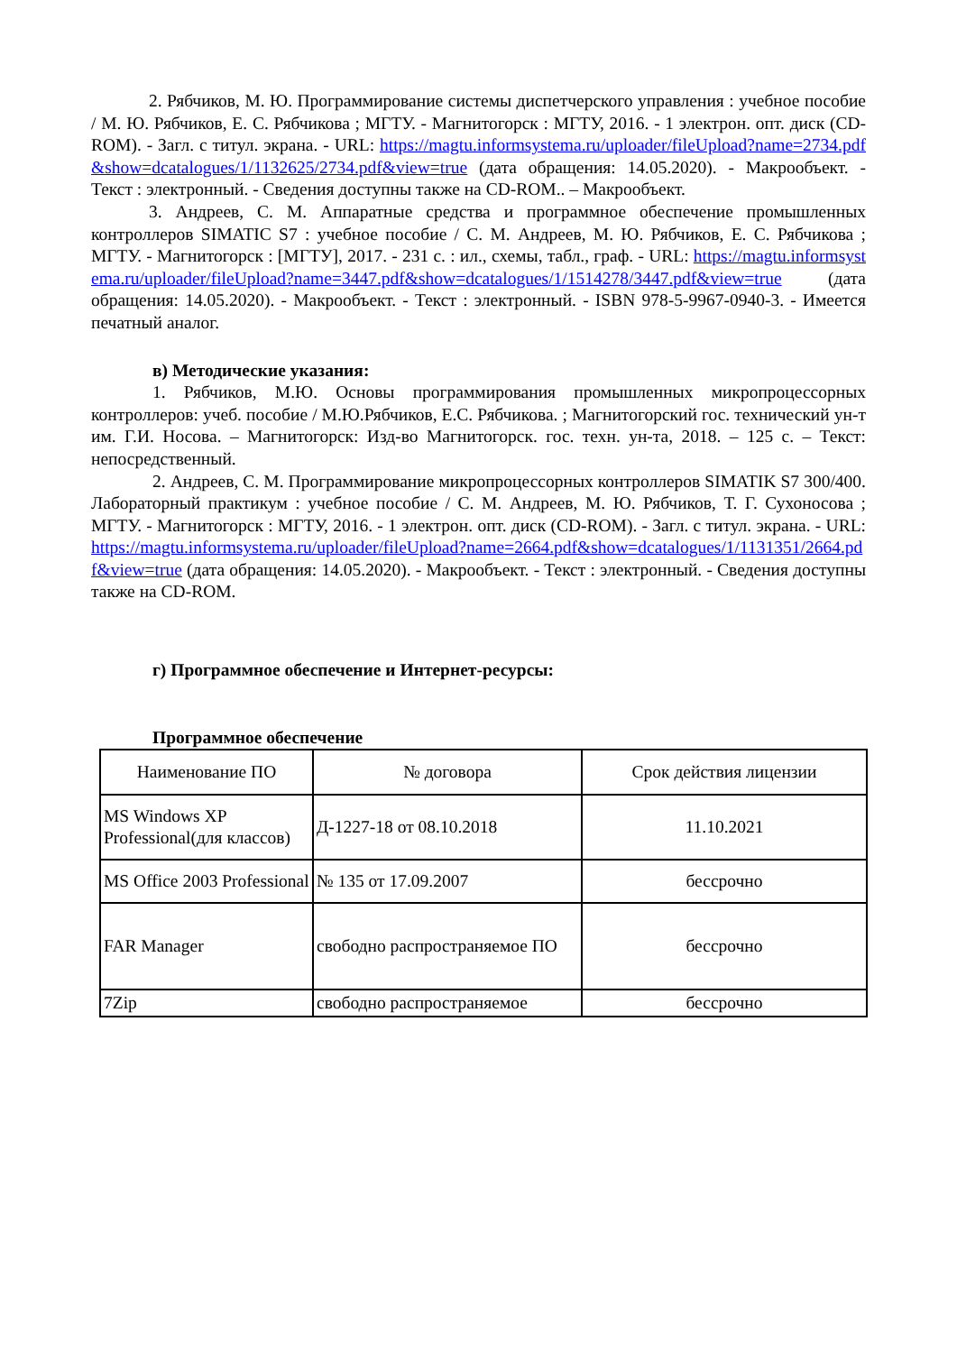2. Рябчиков, М. Ю. Программирование системы диспетчерского управления : учебное пособие / М. Ю. Рябчиков, Е. С. Рябчикова ; МГТУ. - Магнитогорск : МГТУ, 2016. - 1 электрон. опт. диск (CD-ROM). - Загл. с титул. экрана. - URL: https://magtu.informsystema.ru/uploader/fileUpload?name=2734.pdf&show=dcatalogues/1/1132625/2734.pdf&view=true (дата обращения: 14.05.2020). - Макрообъект. - Текст : электронный. - Сведения доступны также на CD-ROM.. – Макрообъект.
3. Андреев, С. М. Аппаратные средства и программное обеспечение промышленных контроллеров SIMATIC S7 : учебное пособие / С. М. Андреев, М. Ю. Рябчиков, Е. С. Рябчикова ; МГТУ. - Магнитогорск : [МГТУ], 2017. - 231 с. : ил., схемы, табл., граф. - URL: https://magtu.informsystema.ru/uploader/fileUpload?name=3447.pdf&show=dcatalogues/1/1514278/3447.pdf&view=true (дата обращения: 14.05.2020). - Макрообъект. - Текст : электронный. - ISBN 978-5-9967-0940-3. - Имеется печатный аналог.
в) Методические указания:
1. Рябчиков, М.Ю. Основы программирования промышленных микропроцессорных контроллеров: учеб. пособие / М.Ю.Рябчиков, Е.С. Рябчикова. ; Магнитогорский гос. технический ун-т им. Г.И. Носова. – Магнитогорск: Изд-во Магнитогорск. гос. техн. ун-та, 2018. – 125 с. – Текст: непосредственный.
2. Андреев, С. М. Программирование микропроцессорных контроллеров SIMATIK S7 300/400. Лабораторный практикум : учебное пособие / С. М. Андреев, М. Ю. Рябчиков, Т. Г. Сухоносова ; МГТУ. - Магнитогорск : МГТУ, 2016. - 1 электрон. опт. диск (CD-ROM). - Загл. с титул. экрана. - URL: https://magtu.informsystema.ru/uploader/fileUpload?name=2664.pdf&show=dcatalogues/1/1131351/2664.pdf&view=true (дата обращения: 14.05.2020). - Макрообъект. - Текст : электронный. - Сведения доступны также на CD-ROM.
г) Программное обеспечение и Интернет-ресурсы:
Программное обеспечение
| Наименование ПО | № договора | Срок действия лицензии |
| MS Windows XP Professional(для классов) | Д-1227-18 от 08.10.2018 | 11.10.2021 |
| MS Office 2003 Professional | № 135 от 17.09.2007 | бессрочно |
| FAR Manager | свободно распространяемое ПО | бессрочно |
| 7Zip | свободно распространяемое | бессрочно |